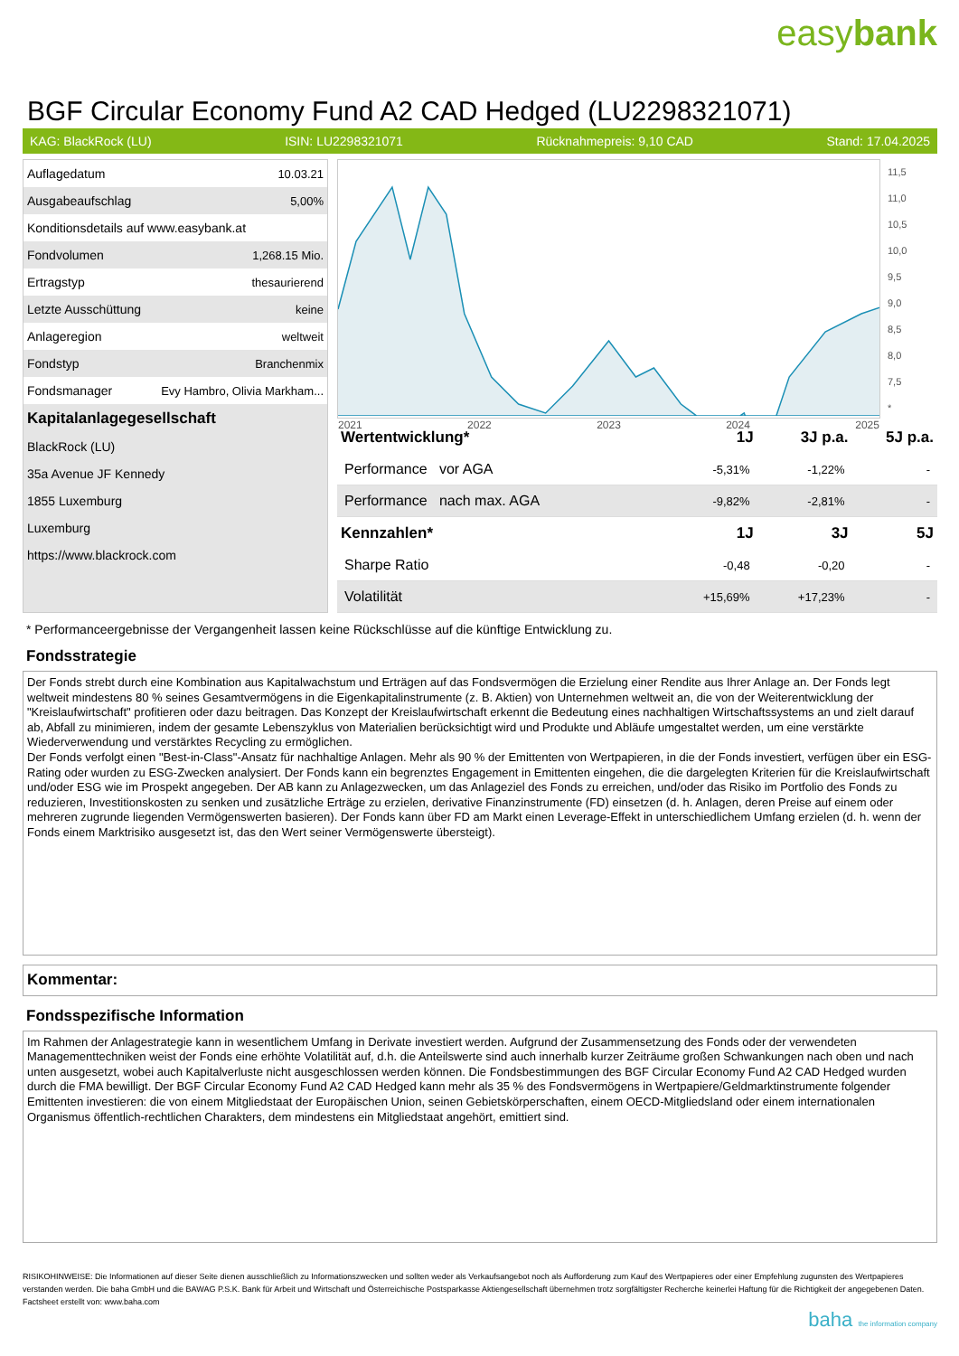easybank
BGF Circular Economy Fund A2 CAD Hedged (LU2298321071)
KAG: BlackRock (LU) ISIN: LU2298321071 Rücknahmepreis: 9,10 CAD Stand: 17.04.2025
| Auflagedatum | 10.03.21 |
| Ausgabeaufschlag | 5,00% |
| Konditionsdetails auf www.easybank.at | |
| Fondvolumen | 1,268.15 Mio. |
| Ertragstyp | thesaurierend |
| Letzte Ausschüttung | keine |
| Anlageregion | weltweit |
| Fondstyp | Branchenmix |
| Fondsmanager | Evy Hambro, Olivia Markham... |
| Kapitalanlagegesellschaft | |
| BlackRock (LU) | |
| 35a Avenue JF Kennedy | |
| 1855 Luxemburg | |
| Luxemburg | |
| https://www.blackrock.com | |
2021 2022 2023 2024 2025
11,5
11,0
10,5
10,0
9,5
9,0
8,5
8,0
7,5
*
| Wertentwicklung* | 1J | 3J p.a. | 5J p.a. |
| --- | --- | --- | --- |
| Performance vor AGA | -5,31% | -1,22% | - |
| Performance nach max. AGA | -9,82% | -2,81% | - |
| Kennzahlen* | 1J | 3J | 5J |
| Sharpe Ratio | -0,48 | -0,20 | - |
| Volatilität | +15,69% | +17,23% | - |
* Performanceergebnisse der Vergangenheit lassen keine Rückschlüsse auf die künftige Entwicklung zu.
Fondsstrategie
Der Fonds strebt durch eine Kombination aus Kapitalwachstum und Erträgen auf das Fondsvermögen die Erzielung einer Rendite aus Ihrer Anlage an. Der Fonds legt weltweit mindestens 80 % seines Gesamtvermögens in die Eigenkapitalinstrumente (z. B. Aktien) von Unternehmen weltweit an, die von der Weiterentwicklung der "Kreislaufwirtschaft" profitieren oder dazu beitragen. Das Konzept der Kreislaufwirtschaft erkennt die Bedeutung eines nachhaltigen Wirtschaftssystems an und zielt darauf ab, Abfall zu minimieren, indem der gesamte Lebenszyklus von Materialien berücksichtigt wird und Produkte und Abläufe umgestaltet werden, um eine verstärkte Wiederverwendung und verstärktes Recycling zu ermöglichen.
Der Fonds verfolgt einen "Best-in-Class"-Ansatz für nachhaltige Anlagen. Mehr als 90 % der Emittenten von Wertpapieren, in die der Fonds investiert, verfügen über ein ESG-Rating oder wurden zu ESG-Zwecken analysiert. Der Fonds kann ein begrenztes Engagement in Emittenten eingehen, die die dargelegten Kriterien für die Kreislaufwirtschaft und/oder ESG wie im Prospekt angegeben. Der AB kann zu Anlagezwecken, um das Anlageziel des Fonds zu erreichen, und/oder das Risiko im Portfolio des Fonds zu reduzieren, Investitionskosten zu senken und zusätzliche Erträge zu erzielen, derivative Finanzinstrumente (FD) einsetzen (d. h. Anlagen, deren Preise auf einem oder mehreren zugrunde liegenden Vermögenswerten basieren). Der Fonds kann über FD am Markt einen Leverage-Effekt in unterschiedlichem Umfang erzielen (d. h. wenn der Fonds einem Marktrisiko ausgesetzt ist, das den Wert seiner Vermögenswerte übersteigt).
Kommentar:
Fondsspezifische Information
Im Rahmen der Anlagestrategie kann in wesentlichem Umfang in Derivate investiert werden. Aufgrund der Zusammensetzung des Fonds oder der verwendeten Managementtechniken weist der Fonds eine erhöhte Volatilität auf, d.h. die Anteilswerte sind auch innerhalb kurzer Zeiträume großen Schwankungen nach oben und nach unten ausgesetzt, wobei auch Kapitalverluste nicht ausgeschlossen werden können. Die Fondsbestimmungen des BGF Circular Economy Fund A2 CAD Hedged wurden durch die FMA bewilligt. Der BGF Circular Economy Fund A2 CAD Hedged kann mehr als 35 % des Fondsvermögens in Wertpapiere/Geldmarktinstrumente folgender Emittenten investieren: die von einem Mitgliedstaat der Europäischen Union, seinen Gebietskörperschaften, einem OECD-Mitgliedsland oder einem internationalen Organismus öffentlich-rechtlichen Charakters, dem mindestens ein Mitgliedstaat angehört, emittiert sind.
RISIKOHINWEISE: Die Informationen auf dieser Seite dienen ausschließlich zu Informationszwecken und sollten weder als Verkaufsangebot noch als Aufforderung zum Kauf des Wertpapieres oder einer Empfehlung zugunsten des Wertpapieres verstanden werden. Die baha GmbH und die BAWAG P.S.K. Bank für Arbeit und Wirtschaft und Österreichische Postsparkasse Aktiengesellschaft übernehmen trotz sorgfältigster Recherche keinerlei Haftung für die Richtigkeit der angegebenen Daten.
Factsheet erstellt von: www.baha.com
baha the information company